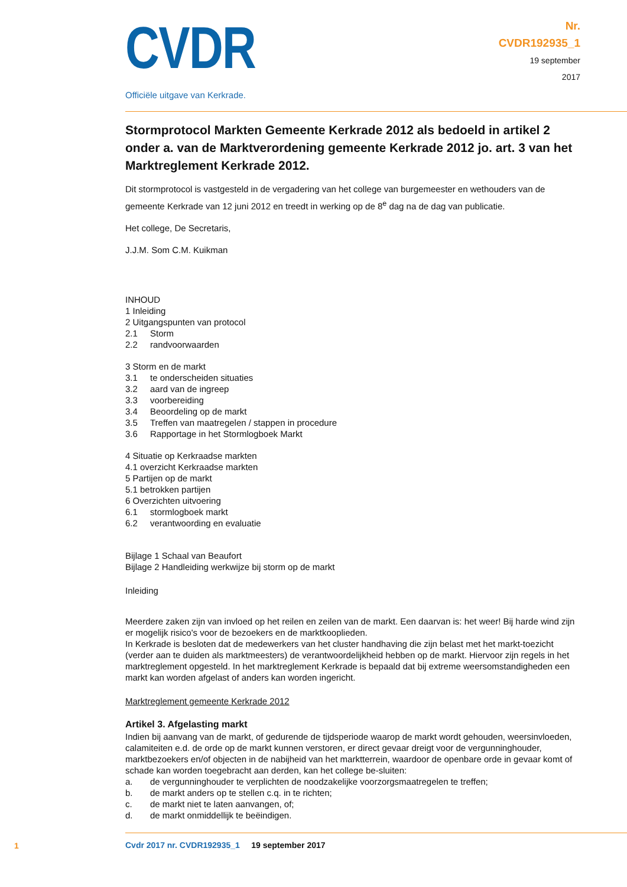CVDR
Officiële uitgave van Kerkrade.
Nr.
CVDR192935_1
19 september
2017
Stormprotocol Markten Gemeente Kerkrade 2012 als bedoeld in artikel 2 onder a. van de Marktverordening gemeente Kerkrade 2012 jo. art. 3 van het Marktreglement Kerkrade 2012.
Dit stormprotocol is vastgesteld in de vergadering van het college van burgemeester en wethouders van de gemeente Kerkrade van 12 juni 2012 en treedt in werking op de 8<sup>e</sup> dag na de dag van publicatie.
Het college, De Secretaris,
J.J.M. Som C.M. Kuikman
INHOUD
1 Inleiding
2 Uitgangspunten van protocol
2.1 Storm
2.2 randvoorwaarden
3 Storm en de markt
3.1 te onderscheiden situaties
3.2 aard van de ingreep
3.3 voorbereiding
3.4 Beoordeling op de markt
3.5 Treffen van maatregelen / stappen in procedure
3.6 Rapportage in het Stormlogboek Markt
4 Situatie op Kerkraadse markten
4.1 overzicht Kerkraadse markten
5 Partijen op de markt
5.1 betrokken partijen
6 Overzichten uitvoering
6.1 stormlogboek markt
6.2 verantwoording en evaluatie
Bijlage 1 Schaal van Beaufort
Bijlage 2 Handleiding werkwijze bij storm op de markt
Inleiding
Meerdere zaken zijn van invloed op het reilen en zeilen van de markt. Een daarvan is: het weer! Bij harde wind zijn er mogelijk risico's voor de bezoekers en de marktkooplieden.
In Kerkrade is besloten dat de medewerkers van het cluster handhaving die zijn belast met het markt-toezicht (verder aan te duiden als marktmeesters) de verantwoordelijkheid hebben op de markt. Hiervoor zijn regels in het marktreglement opgesteld. In het marktreglement Kerkrade is bepaald dat bij extreme weersomstandigheden een markt kan worden afgelast of anders kan worden ingericht.
Marktreglement gemeente Kerkrade 2012
Artikel 3. Afgelasting markt
Indien bij aanvang van de markt, of gedurende de tijdsperiode waarop de markt wordt gehouden, weersinvloeden, calamiteiten e.d. de orde op de markt kunnen verstoren, er direct gevaar dreigt voor de vergunninghouder, marktbezoekers en/of objecten in de nabijheid van het marktterrein, waardoor de openbare orde in gevaar komt of schade kan worden toegebracht aan derden, kan het college be-sluiten:
a. de vergunninghouder te verplichten de noodzakelijke voorzorgsmaatregelen te treffen;
b. de markt anders op te stellen c.q. in te richten;
c. de markt niet te laten aanvangen, of;
d. de markt onmiddellijk te beëindigen.
1
Cvdr 2017 nr. CVDR192935_1 19 september 2017